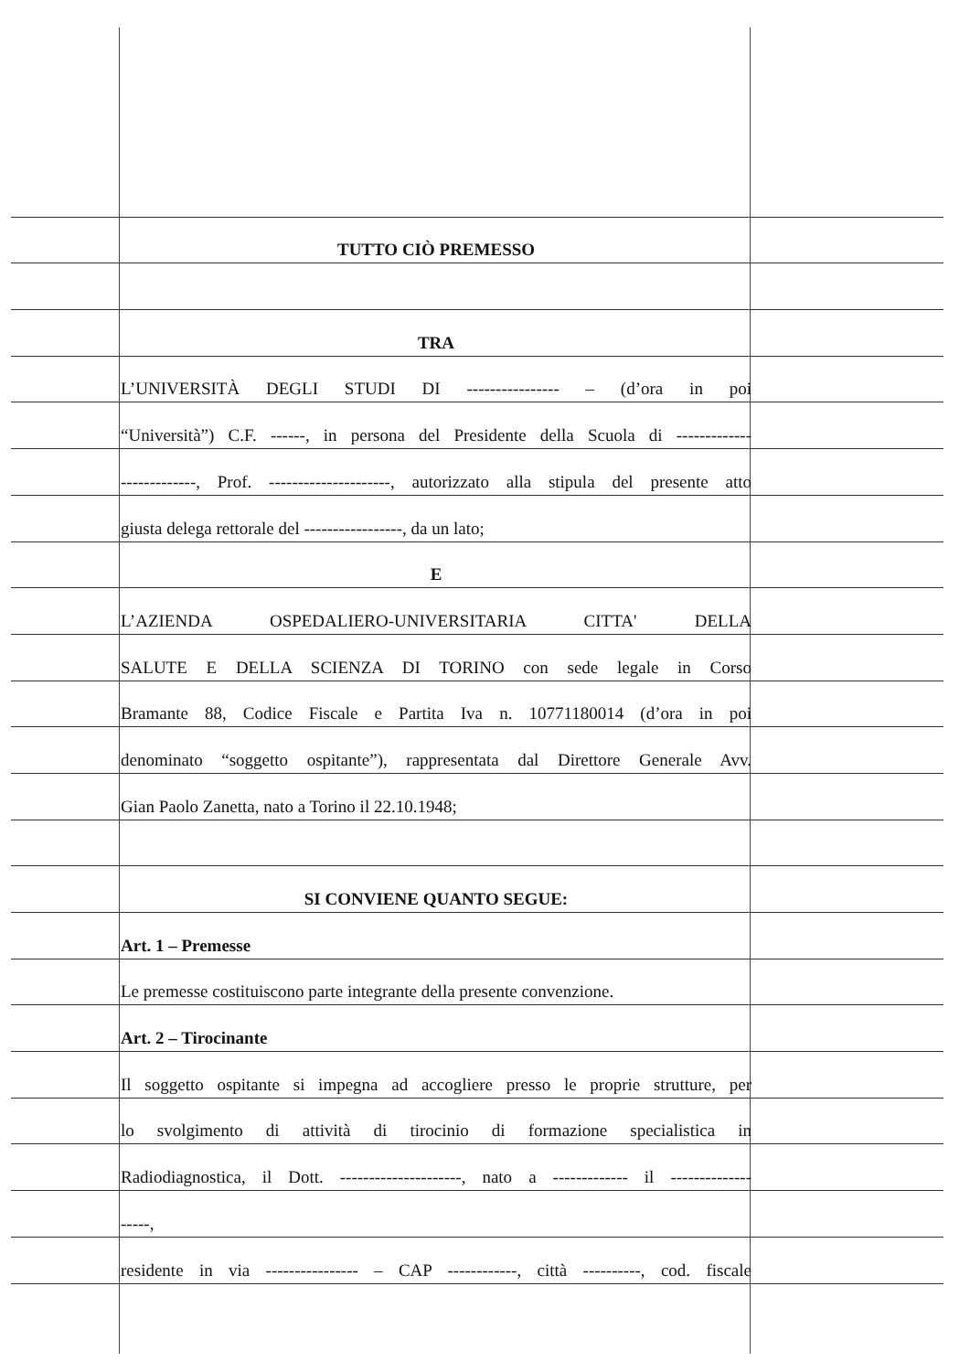TUTTO CIÒ PREMESSO
TRA
L’UNIVERSITÀ DEGLI STUDI DI ---------------- – (d’ora in poi
“Università”) C.F. ------, in persona del Presidente della Scuola di -------------
-------------, Prof. ---------------------, autorizzato alla stipula del presente atto
giusta delega rettorale del -----------------, da un lato;
E
L’AZIENDA OSPEDALIERO-UNIVERSITARIA CITTA' DELLA
SALUTE E DELLA SCIENZA DI TORINO con sede legale in Corso
Bramante 88, Codice Fiscale e Partita Iva n. 10771180014 (d’ora in poi
denominato “soggetto ospitante”), rappresentata dal Direttore Generale Avv.
Gian Paolo Zanetta, nato a Torino il 22.10.1948;
SI CONVIENE QUANTO SEGUE:
Art. 1 – Premesse
Le premesse costituiscono parte integrante della presente convenzione.
Art. 2 – Tirocinante
Il soggetto ospitante si impegna ad accogliere presso le proprie strutture, per
lo svolgimento di attività di tirocinio di formazione specialistica in
Radiodiagnostica, il Dott. ---------------------, nato a ------------- il --------------
-----,
residente in via ---------------- – CAP ------------, città ----------, cod. fiscale